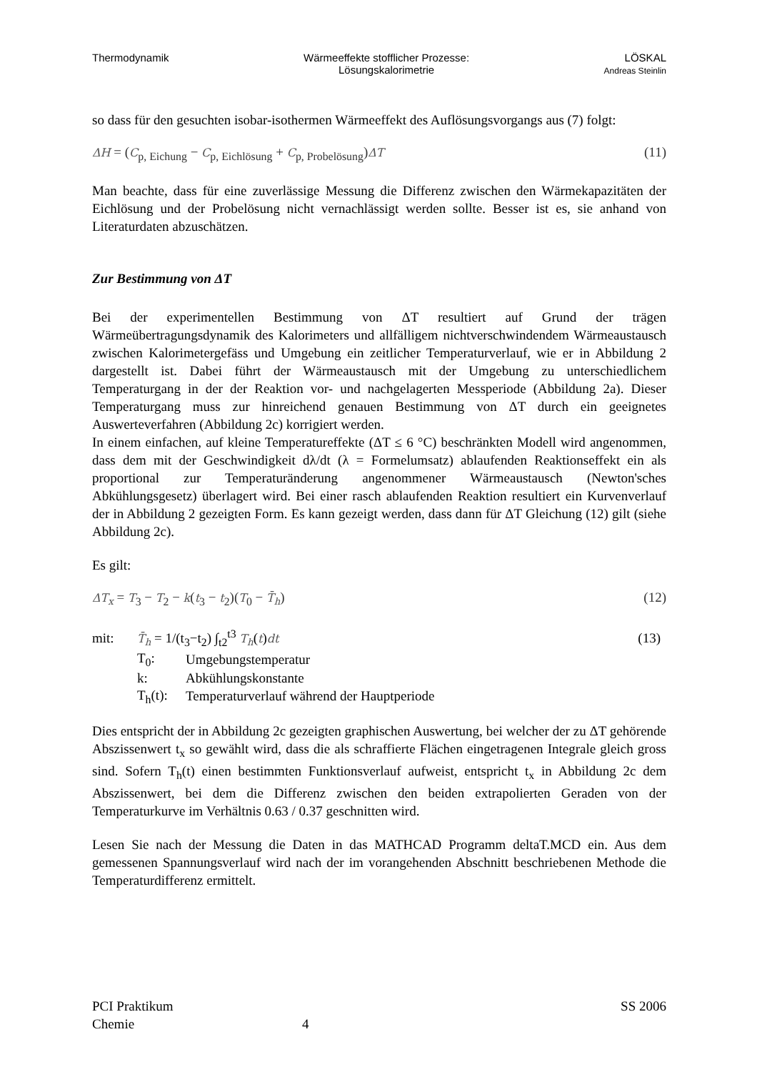Thermodynamik Wärmeeffekte stofflicher Prozesse:
Lösungskalorimetrie
LÖSKAL
Andreas Steinlin
so dass für den gesuchten isobar-isothermen Wärmeeffekt des Auflösungsvorgangs aus (7) folgt:
ΔH = (C<sub>p, Eichung</sub> − C<sub>p, Eichlösung</sub> + C<sub>p, Probelösung</sub>)ΔT (11)
Man beachte, dass für eine zuverlässige Messung die Differenz zwischen den Wärmekapazitäten der Eichlösung und der Probelösung nicht vernachlässigt werden sollte. Besser ist es, sie anhand von Literaturdaten abzuschätzen.
Zur Bestimmung von ΔT
Bei der experimentellen Bestimmung von ΔT resultiert auf Grund der trägen Wärmeübertragungsdynamik des Kalorimeters und allfälligem nichtverschwindendem Wärmeaustausch zwischen Kalorimetergefäss und Umgebung ein zeitlicher Temperaturverlauf, wie er in Abbildung 2 dargestellt ist. Dabei führt der Wärmeaustausch mit der Umgebung zu unterschiedlichem Temperaturgang in der der Reaktion vor- und nachgelagerten Messperiode (Abbildung 2a). Dieser Temperaturgang muss zur hinreichend genauen Bestimmung von ΔT durch ein geeignetes Auswerteverfahren (Abbildung 2c) korrigiert werden.
In einem einfachen, auf kleine Temperatureffekte (ΔT ≤ 6 °C) beschränkten Modell wird angenommen, dass dem mit der Geschwindigkeit dλ/dt (λ = Formelumsatz) ablaufenden Reaktionseffekt ein als proportional zur Temperaturänderung angenommener Wärmeaustausch (Newton'sches Abkühlungsgesetz) überlagert wird. Bei einer rasch ablaufenden Reaktion resultiert ein Kurvenverlauf der in Abbildung 2 gezeigten Form. Es kann gezeigt werden, dass dann für ΔT Gleichung (12) gilt (siehe Abbildung 2c).
Es gilt:
ΔT<sub>x</sub> = T<sub>3</sub> − T<sub>2</sub> − k(t<sub>3</sub> − t<sub>2</sub>)(T<sub>0</sub> − T̄<sub>h</sub>) (12)
| mit: | T̄<sub>h</sub> = 1/(t<sub>3</sub>−t<sub>2</sub>) ∫<sub>t2</sub><sup>t3</sup> T<sub>h</sub> ( t ) dt | | (13) |
| | T<sub>0</sub>: | Umgebungstemperatur | |
| | k: | Abkühlungskonstante | |
| | T<sub>h</sub>(t): | Temperaturverlauf während der Hauptperiode | |
Dies entspricht der in Abbildung 2c gezeigten graphischen Auswertung, bei welcher der zu ΔT gehörende Abszissenwert t<sub>x</sub> so gewählt wird, dass die als schraffierte Flächen eingetragenen Integrale gleich gross sind. Sofern T<sub>h</sub>(t) einen bestimmten Funktionsverlauf aufweist, entspricht t<sub>x</sub> in Abbildung 2c dem Abszissenwert, bei dem die Differenz zwischen den beiden extrapolierten Geraden von der Temperaturkurve im Verhältnis 0.63 / 0.37 geschnitten wird.
Lesen Sie nach der Messung die Daten in das MATHCAD Programm deltaT.MCD ein. Aus dem gemessenen Spannungsverlauf wird nach der im vorangehenden Abschnitt beschriebenen Methode die Temperaturdifferenz ermittelt.
PCI Praktikum
Chemie
4 SS 2006